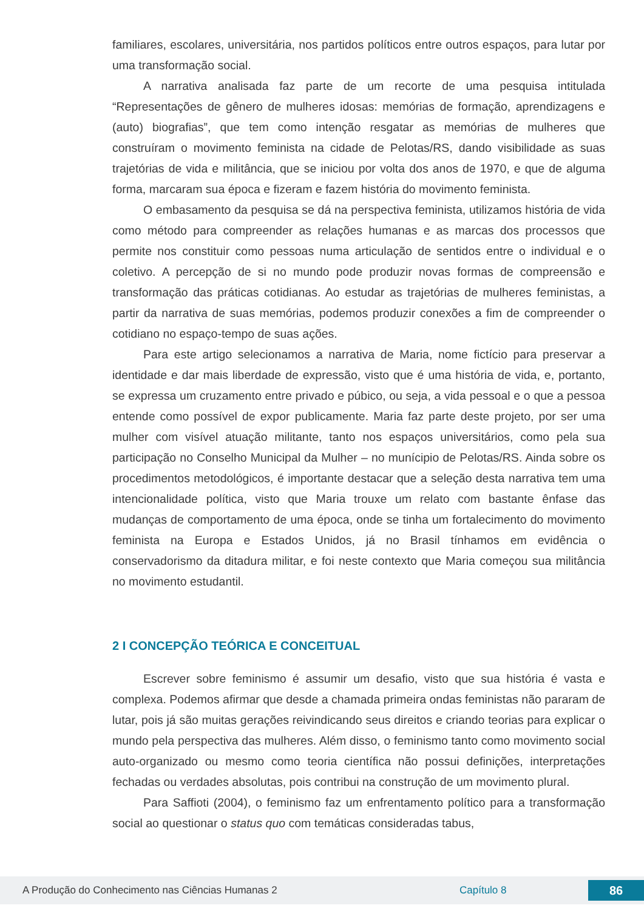familiares, escolares, universitária, nos partidos políticos entre outros espaços, para lutar por uma transformação social.
A narrativa analisada faz parte de um recorte de uma pesquisa intitulada “Representações de gênero de mulheres idosas: memórias de formação, aprendizagens e (auto) biografias”, que tem como intenção resgatar as memórias de mulheres que construíram o movimento feminista na cidade de Pelotas/RS, dando visibilidade as suas trajetórias de vida e militância, que se iniciou por volta dos anos de 1970, e que de alguma forma, marcaram sua época e fizeram e fazem história do movimento feminista.
O embasamento da pesquisa se dá na perspectiva feminista, utilizamos história de vida como método para compreender as relações humanas e as marcas dos processos que permite nos constituir como pessoas numa articulação de sentidos entre o individual e o coletivo. A percepção de si no mundo pode produzir novas formas de compreensão e transformação das práticas cotidianas. Ao estudar as trajetórias de mulheres feministas, a partir da narrativa de suas memórias, podemos produzir conexões a fim de compreender o cotidiano no espaço-tempo de suas ações.
Para este artigo selecionamos a narrativa de Maria, nome fictício para preservar a identidade e dar mais liberdade de expressão, visto que é uma história de vida, e, portanto, se expressa um cruzamento entre privado e púbico, ou seja, a vida pessoal e o que a pessoa entende como possível de expor publicamente. Maria faz parte deste projeto, por ser uma mulher com visível atuação militante, tanto nos espaços universitários, como pela sua participação no Conselho Municipal da Mulher – no munícipio de Pelotas/RS. Ainda sobre os procedimentos metodológicos, é importante destacar que a seleção desta narrativa tem uma intencionalidade política, visto que Maria trouxe um relato com bastante ênfase das mudanças de comportamento de uma época, onde se tinha um fortalecimento do movimento feminista na Europa e Estados Unidos, já no Brasil tínhamos em evidência o conservadorismo da ditadura militar, e foi neste contexto que Maria começou sua militância no movimento estudantil.
2 I CONCEPÇÃO TEÓRICA E CONCEITUAL
Escrever sobre feminismo é assumir um desafio, visto que sua história é vasta e complexa. Podemos afirmar que desde a chamada primeira ondas feministas não pararam de lutar, pois já são muitas gerações reivindicando seus direitos e criando teorias para explicar o mundo pela perspectiva das mulheres. Além disso, o feminismo tanto como movimento social auto-organizado ou mesmo como teoria científica não possui definições, interpretações fechadas ou verdades absolutas, pois contribui na construção de um movimento plural.
Para Saffioti (2004), o feminismo faz um enfrentamento político para a transformação social ao questionar o status quo com temáticas consideradas tabus,
A Produção do Conhecimento nas Ciências Humanas 2 Capítulo 8 86